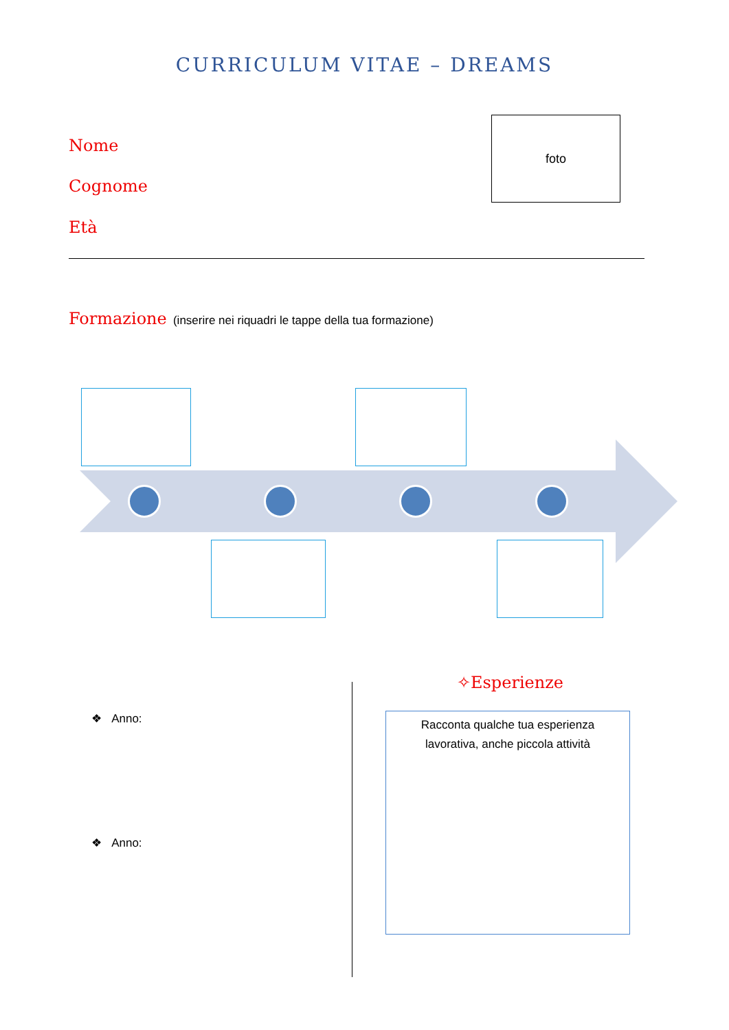CURRICULUM VITAE – DREAMS
Nome
Cognome
Età
foto
Formazione (inserire nei riquadri le tappe della tua formazione)
✧Esperienze
❖ Anno:
❖ Anno:
Racconta qualche tua esperienza
lavorativa, anche piccola attività